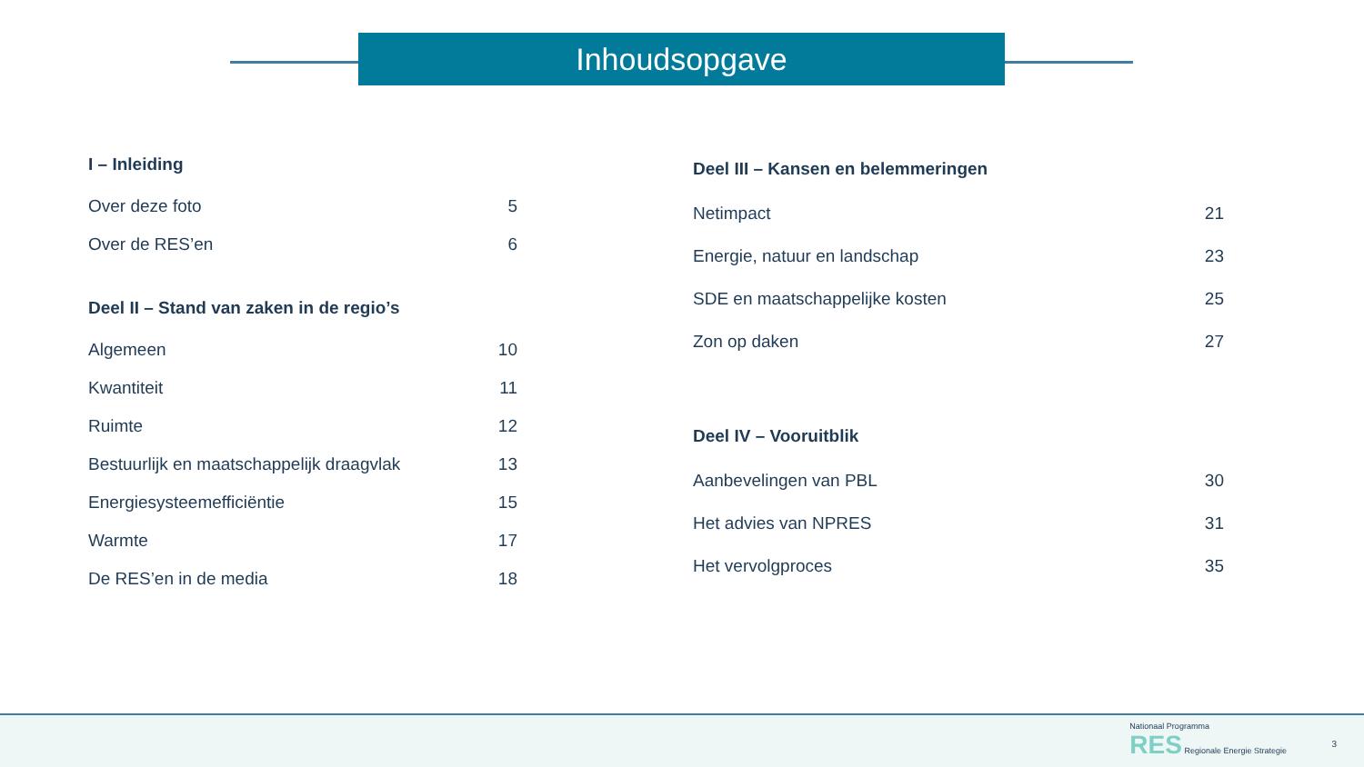Inhoudsopgave
I – Inleiding
Over deze foto 5
Over de RES’en 6
Deel II – Stand van zaken in de regio’s
Algemeen 10
Kwantiteit 11
Ruimte 12
Bestuurlijk en maatschappelijk draagvlak 13
Energiesysteemefficiëntie 15
Warmte 17
De RES’en in de media 18
Deel III – Kansen en belemmeringen
Netimpact 21
Energie, natuur en landschap 23
SDE en maatschappelijke kosten 25
Zon op daken 27
Deel IV – Vooruitblik
Aanbevelingen van PBL 30
Het advies van NPRES 31
Het vervolgproces 35
Nationaal Programma
RES Regionale Energie Strategie
3